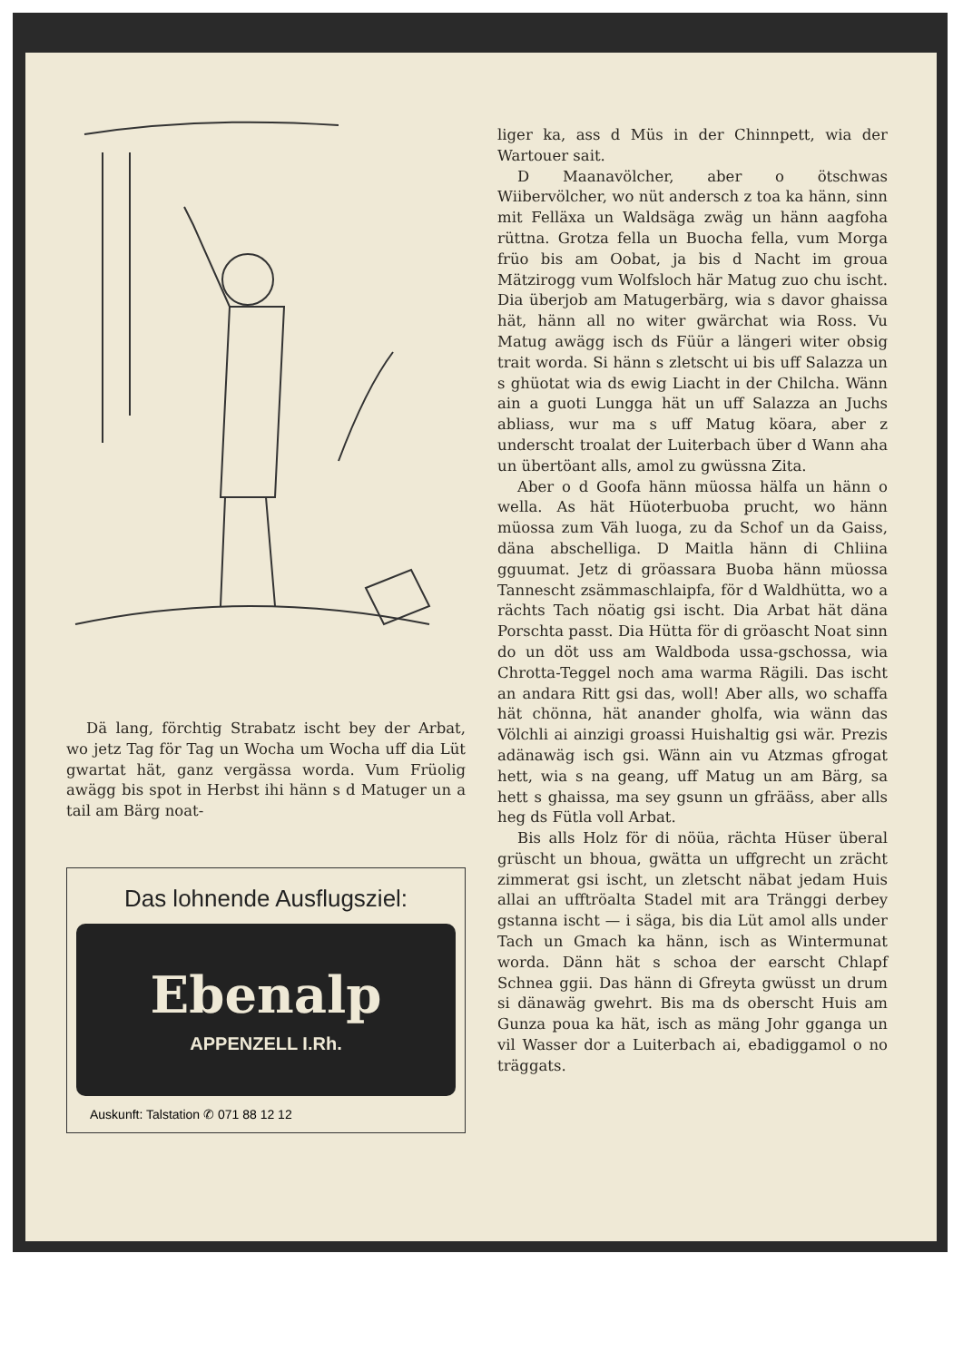Dä lang, förchtig Strabatz ischt bey der Arbat, wo jetz Tag för Tag un Wocha um Wocha uff dia Lüt gwartat hät, ganz vergässa worda. Vum Früolig awägg bis spot in Herbst ihi hänn s d Matuger un a tail am Bärg noat-
Das lohnende Ausflugsziel:
Ebenalp
APPENZELL I.Rh.
Auskunft: Talstation ✆ 071 88 12 12
liger ka, ass d Müs in der Chinnpett, wia der Wartouer sait.
D Maanavölcher, aber o ötschwas Wiibervölcher, wo nüt andersch z toa ka hänn, sinn mit Felläxa un Waldsäga zwäg un hänn aagfoha rüttna. Grotza fella un Buocha fella, vum Morga früo bis am Oobat, ja bis d Nacht im groua Mätzirogg vum Wolfsloch här Matug zuo chu ischt. Dia überjob am Matugerbärg, wia s davor ghaissa hät, hänn all no witer gwärchat wia Ross. Vu Matug awägg isch ds Füür a längeri witer obsig trait worda. Si hänn s zletscht ui bis uff Salazza un s ghüotat wia ds ewig Liacht in der Chilcha. Wänn ain a guoti Lungga hät un uff Salazza an Juchs abliass, wur ma s uff Matug köara, aber z underscht troalat der Luiterbach über d Wann aha un übertöant alls, amol zu gwüssna Zita.
Aber o d Goofa hänn müossa hälfa un hänn o wella. As hät Hüoterbuoba prucht, wo hänn müossa zum Väh luoga, zu da Schof un da Gaiss, däna abschelliga. D Maitla hänn di Chliina gguumat. Jetz di gröassara Buoba hänn müossa Tannescht zsämmaschlaipfa, för d Waldhütta, wo a rächts Tach nöatig gsi ischt. Dia Arbat hät däna Porschta passt. Dia Hütta för di gröascht Noat sinn do un döt uss am Waldboda ussa-gschossa, wia Chrotta-Teggel noch ama warma Rägili. Das ischt an andara Ritt gsi das, woll! Aber alls, wo schaffa hät chönna, hät anander gholfa, wia wänn das Völchli ai ainzigi groassi Huishaltig gsi wär. Prezis adänawäg isch gsi. Wänn ain vu Atzmas gfrogat hett, wia s na geang, uff Matug un am Bärg, sa hett s ghaissa, ma sey gsunn un gfrääss, aber alls heg ds Fütla voll Arbat.
Bis alls Holz för di nöüa, rächta Hüser überal grüscht un bhoua, gwätta un uffgrecht un zrächt zimmerat gsi ischt, un zletscht näbat jedam Huis allai an ufftröalta Stadel mit ara Tränggi derbey gstanna ischt — i säga, bis dia Lüt amol alls under Tach un Gmach ka hänn, isch as Wintermunat worda. Dänn hät s schoa der earscht Chlapf Schnea ggii. Das hänn di Gfreyta gwüsst un drum si dänawäg gwehrt. Bis ma ds oberscht Huis am Gunza poua ka hät, isch as mäng Johr gganga un vil Wasser dor a Luiterbach ai, ebadiggamol o no träggats.